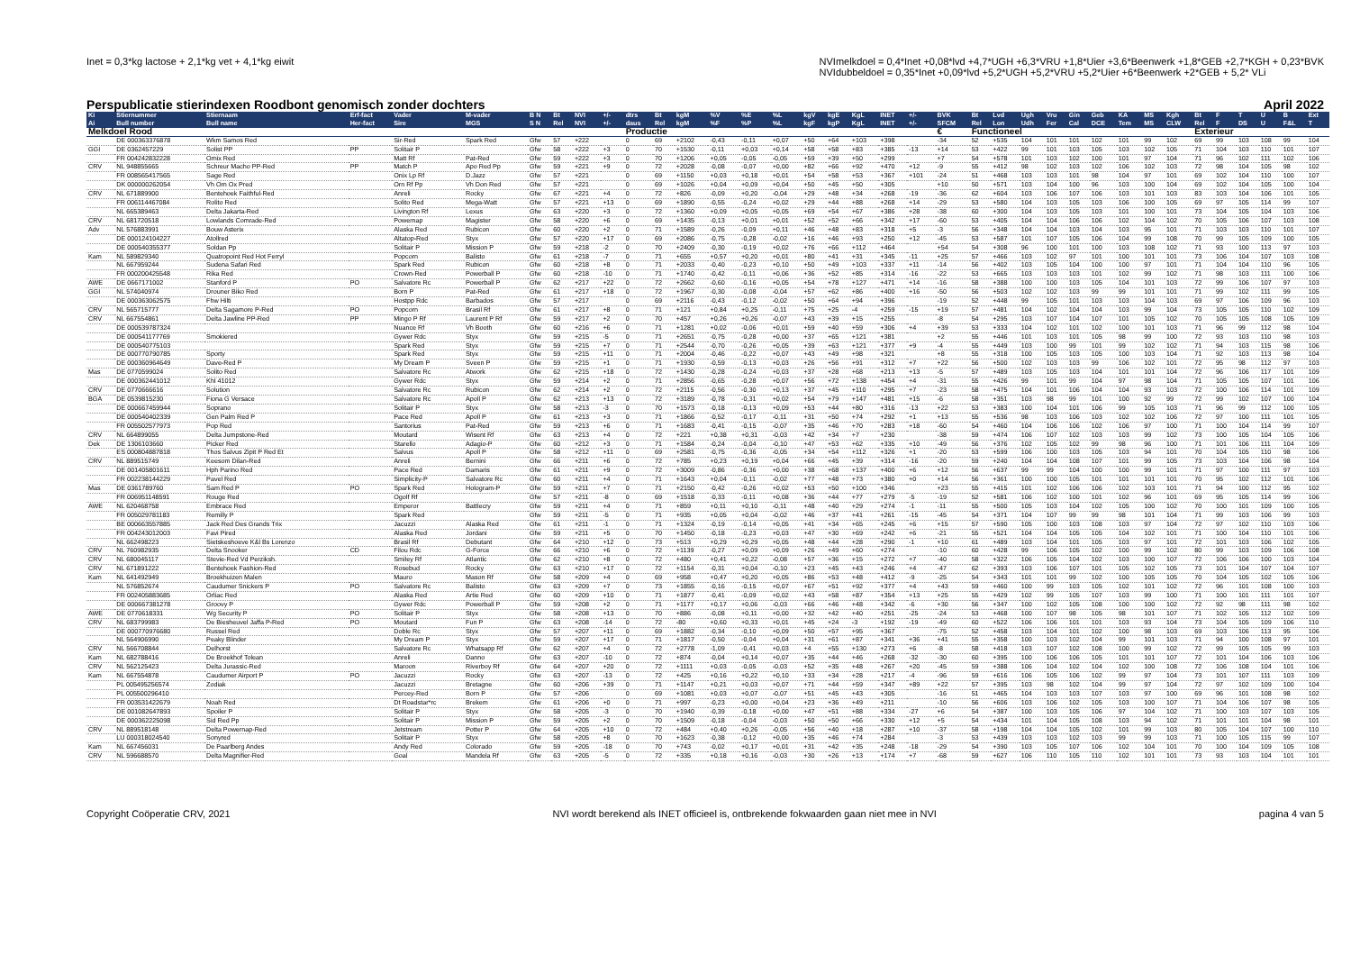Inet = 0,3*kg lactose + 2,1*kg vet + 4,1*kg eiwit
NVImelkdoel = 0,4*Inet +0,08*lvd +4,7*UGH +6,3*VRU +1,8*Uier +3,6*Beenwerk +1,8*GEB +2,7*KGH + 0,23*BVK
NVIdubbeldoel = 0,35*Inet +0,09*lvd +5,2*UGH +5,2*VRU +5,2*Uier +6*Beenwerk +2*GEB + 5,2* VLi
Perspublicatie stierindexen Roodbont genomisch zonder dochters
April 2022
| Ki | Stiernummer | Stiernaam | Erf-fact | Vader | M-vader | B N | Bt | NVI | +/- | dtrs | Bt | kgM | %V | %E | %L | kgV | kgE | KgL | INET | +/- | BVK | Bt | Lvd | Ugh | Vru | Gin | Geb | KA | MS | Kgh | Bt | F | T | U | B | Ext |
| --- | --- | --- | --- | --- | --- | --- | --- | --- | --- | --- | --- | --- | --- | --- | --- | --- | --- | --- | --- | --- | --- | --- | --- | --- | --- | --- | --- | --- | --- | --- | --- | --- | --- | --- | --- | --- |
| Ai | Bull number | Bull name | Her-fact | Sire | MGS | S N | Rel | NVI | +/- | daus | Rel | kgM | %F | %P | %L | kgF | kgP | KgL | INET | +/- | SFCM | Rel | Lon | Udh | Fer | Cal | DCE | Tem | MS | CLW | Rel | F | DS | U | F&L | T |
| Melkdoel Rood | | | | | | | | | | Productie | | | | | | | | | | | € | Functioneel | | | | | | | | | Exterieur | | | | | |
| | DE 000363376878 | Wkm Samos Red | | Sir-Red | Spark Red | Gfw | 57 | +222 | | 0 | 69 | +2102 | -0,43 | -0,11 | +0,07 | +50 | +64 | +103 | +398 | | -34 | 52 | +535 | 104 | 101 | 101 | 102 | 101 | 99 | 102 | 69 | 99 | 103 | 108 | 99 | 104 |
| GGI | DE 0362457229 | Solist PP | PP | Solitair P | | Gfw | 58 | +222 | +3 | 0 | 70 | +1530 | -0,11 | +0,03 | +0,14 | +58 | +58 | +83 | +385 | -13 | +14 | 53 | +422 | 99 | 101 | 103 | 105 | 103 | 102 | 105 | 71 | 104 | 103 | 110 | 101 | 107 |
| | FR 004242832228 | Omix Red | | Matt Rf | Pat-Red | Gfw | 59 | +222 | +3 | 0 | 70 | +1206 | +0,05 | -0,05 | -0,05 | +59 | +39 | +50 | +299 | | +7 | 54 | +578 | 101 | 103 | 102 | 100 | 101 | 97 | 104 | 71 | 96 | 102 | 111 | 102 | 106 |
| CRV | NL 948855665 | Schreur Macho PP-Red | PP | Match P | Apo Red Pp | Gfw | 59 | +221 | +9 | 0 | 72 | +2028 | -0,08 | -0,07 | +0,00 | +82 | +66 | +92 | +470 | +12 | -9 | 55 | +412 | 98 | 102 | 103 | 102 | 106 | 102 | 103 | 72 | 98 | 104 | 105 | 98 | 102 |
| | FR 008565417565 | Sage Red | | Onix Lp Rf | D.Jazz | Gfw | 57 | +221 | | 0 | 69 | +1150 | +0,03 | +0,18 | +0,01 | +54 | +58 | +53 | +367 | +101 | -24 | 51 | +468 | 103 | 103 | 101 | 98 | 104 | 97 | 101 | 69 | 102 | 104 | 110 | 100 | 107 |
| | DK 000000262054 | Vh Orn Ox Pred | | Orn Rf Pp | Vh Don Red | Gfw | 57 | +221 | | 0 | 69 | +1026 | +0,04 | +0,09 | +0,04 | +50 | +45 | +50 | +305 | | +10 | 50 | +571 | 103 | 104 | 100 | 96 | 103 | 100 | 104 | 69 | 102 | 104 | 105 | 100 | 104 |
| CRV | NL 671889900 | Bentehoek Faithful-Red | | Anreli | Rocky | Gfw | 67 | +221 | +4 | 0 | 72 | +826 | -0,09 | +0,20 | -0,04 | +29 | +48 | +34 | +268 | -19 | -36 | 62 | +604 | 103 | 106 | 107 | 106 | 103 | 101 | 103 | 83 | 103 | 104 | 106 | 101 | 105 |
| | FR 006114467084 | Rolito Red | | Solito Red | Mega-Watt | Gfw | 57 | +221 | +13 | 0 | 69 | +1890 | -0,55 | -0,24 | +0,02 | +29 | +44 | +88 | +268 | +14 | -29 | 53 | +580 | 104 | 103 | 105 | 103 | 106 | 100 | 105 | 69 | 97 | 105 | 114 | 99 | 107 |
| | NL 665389463 | Delta Jakarta-Red | | Livington Rf | Lexus | Gfw | 63 | +220 | +3 | 0 | 72 | +1360 | +0,09 | +0,05 | +0,05 | +69 | +54 | +67 | +386 | +28 | -38 | 60 | +300 | 104 | 103 | 105 | 103 | 101 | 100 | 101 | 73 | 104 | 105 | 104 | 103 | 106 |
| CRV | NL 681720518 | Lowlands Comrade-Red | | Powernap | Magister | Gfw | 58 | +220 | +6 | 0 | 69 | +1435 | -0,13 | +0,01 | +0,01 | +52 | +52 | +66 | +342 | +17 | -60 | 53 | +405 | 104 | 104 | 106 | 106 | 102 | 104 | 102 | 70 | 105 | 106 | 107 | 103 | 108 |
| Adv | NL 576883991 | Bouw Asterix | | Alaska Red | Rubicon | Gfw | 60 | +220 | +2 | 0 | 71 | +1589 | -0,26 | -0,09 | +0,11 | +46 | +48 | +83 | +318 | +5 | -3 | 56 | +348 | 104 | 104 | 103 | 104 | 103 | 95 | 101 | 71 | 103 | 103 | 110 | 101 | 107 |
| | DE 000124104227 | Atollred | | Altatop-Red | Styx | Gfw | 57 | +220 | +17 | 0 | 69 | +2086 | -0,75 | -0,28 | -0,02 | +16 | +46 | +93 | +250 | +12 | -45 | 53 | +587 | 101 | 107 | 105 | 106 | 104 | 99 | 108 | 70 | 99 | 105 | 109 | 100 | 105 |
| | DE 000540355377 | Soldan Pp | | Solitair P | Mission P | Gfw | 59 | +218 | -2 | 0 | 70 | +2409 | -0,30 | -0,19 | +0,02 | +76 | +66 | +112 | +464 | | +54 | 54 | +308 | 96 | 100 | 101 | 100 | 103 | 108 | 102 | 71 | 93 | 100 | 113 | 97 | 103 |
| Kam | NL 589829340 | Quatropoint Red Hot Ferryl | | Popcorn | Balisto | Gfw | 61 | +218 | -7 | 0 | 71 | +655 | +0,57 | +0,20 | +0,01 | +80 | +41 | +31 | +345 | -11 | +25 | 57 | +466 | 103 | 102 | 97 | 101 | 100 | 101 | 101 | 73 | 106 | 104 | 107 | 103 | 108 |
| | NL 667959244 | Sudena Safari Red | | Spark Red | Rubicon | Gfw | 60 | +218 | +8 | 0 | 71 | +2033 | -0,40 | -0,23 | +0,10 | +50 | +49 | +103 | +337 | +11 | -14 | 56 | +402 | 103 | 105 | 104 | 100 | 100 | 97 | 101 | 71 | 104 | 104 | 110 | 96 | 105 |
| | FR 000200425548 | Rika Red | | Crown-Red | Powerball P | Gfw | 60 | +218 | -10 | 0 | 71 | +1740 | -0,42 | -0,11 | +0,06 | +36 | +52 | +85 | +314 | -16 | -22 | 53 | +665 | 103 | 103 | 103 | 101 | 102 | 99 | 102 | 71 | 98 | 103 | 111 | 100 | 106 |
| AWE | DE 0667171002 | Stanford P | PO | Salvatore Rc | Powerball P | Gfw | 62 | +217 | +22 | 0 | 72 | +2662 | -0,60 | -0,16 | +0,05 | +54 | +78 | +127 | +471 | +14 | -16 | 58 | +388 | 100 | 100 | 103 | 105 | 104 | 101 | 103 | 72 | 99 | 106 | 107 | 97 | 103 |
| GGI | NL 574040974 | Drouner Biko Red | | Born P | Pat-Red | Gfw | 61 | +217 | +18 | 0 | 72 | +1967 | -0,30 | -0,08 | -0,04 | +57 | +62 | +86 | +400 | +16 | -50 | 56 | +503 | 102 | 102 | 103 | 99 | 99 | 101 | 101 | 71 | 99 | 102 | 111 | 99 | 105 |
| | DE 000363062575 | Fhw Hilti | | Hostpp Rdc | Barbados | Gfw | 57 | +217 | | 0 | 69 | +2116 | -0,43 | -0,12 | -0,02 | +50 | +64 | +94 | +396 | | -19 | 52 | +448 | 99 | 105 | 101 | 103 | 103 | 104 | 103 | 69 | 97 | 106 | 109 | 96 | 103 |
| CRV | NL 565715777 | Delta Sagamore P-Red | PO | Popcorn | Brasil Rf | Gfw | 61 | +217 | +8 | 0 | 71 | +121 | +0,84 | +0,25 | -0,11 | +75 | +25 | -4 | +259 | -15 | +19 | 57 | +481 | 104 | 102 | 104 | 104 | 103 | 99 | 104 | 73 | 105 | 105 | 110 | 102 | 109 |
| CRV | NL 667554861 | Delta Jawline PP-Red | PP | Mingo P Rf | Laurent P Rf | Gfw | 59 | +217 | +2 | 0 | 70 | +457 | +0,26 | +0,26 | -0,07 | +43 | +39 | +15 | +255 | | -8 | 54 | +295 | 103 | 107 | 104 | 107 | 101 | 105 | 102 | 70 | 105 | 105 | 108 | 105 | 109 |
| | DE 000539787324 | | | Nuance Rf | Vh Booth | Gfw | 60 | +216 | +6 | 0 | 71 | +1281 | +0,02 | -0,06 | +0,01 | +59 | +40 | +59 | +306 | +4 | +39 | 53 | +333 | 104 | 102 | 101 | 102 | 100 | 101 | 103 | 71 | 96 | 99 | 112 | 98 | 104 |
| | DE 000541177769 | Smokiered | | Gywer Rdc | Styx | Gfw | 59 | +215 | -5 | 0 | 71 | +2651 | -0,75 | -0,28 | +0,00 | +37 | +65 | +121 | +381 | | +2 | 55 | +446 | 101 | 103 | 101 | 105 | 98 | 99 | 100 | 72 | 93 | 103 | 110 | 98 | 103 |
| | DE 000540775103 | | | Spark Red | Styx | Gfw | 59 | +215 | +7 | 0 | 71 | +2544 | -0,70 | -0,26 | +0,05 | +39 | +63 | +121 | +377 | +9 | -4 | 55 | +449 | 103 | 100 | 99 | 101 | 99 | 102 | 102 | 71 | 94 | 103 | 115 | 98 | 106 |
| | DE 000770790785 | Sporty | | Spark Red | Styx | Gfw | 59 | +215 | +11 | 0 | 71 | +2004 | -0,46 | -0,22 | +0,07 | +43 | +49 | +98 | +321 | | +8 | 55 | +318 | 100 | 105 | 103 | 105 | 100 | 103 | 104 | 71 | 92 | 103 | 113 | 98 | 104 |
| | DE 000360964649 | Dave-Red P | | My Dream P | Sveen P | Gfw | 59 | +215 | +1 | 0 | 71 | +1930 | -0,59 | -0,13 | +0,03 | +26 | +56 | +91 | +312 | +7 | +22 | 56 | +500 | 102 | 103 | 103 | 99 | 106 | 102 | 101 | 72 | 95 | 98 | 112 | 97 | 103 |
| Mas | DE 0770599024 | Solito Red | | Salvatore Rc | Atwork | Gfw | 62 | +215 | +18 | 0 | 72 | +1430 | -0,28 | -0,24 | +0,03 | +37 | +28 | +68 | +213 | +13 | -5 | 57 | +489 | 103 | 105 | 103 | 104 | 101 | 101 | 104 | 72 | 96 | 106 | 117 | 101 | 109 |
| | DE 000362441012 | Khl 41012 | | Gywer Rdc | Styx | Gfw | 59 | +214 | +2 | 0 | 71 | +2856 | -0,65 | -0,28 | +0,07 | +56 | +72 | +138 | +454 | +4 | -31 | 55 | +426 | 99 | 101 | 99 | 104 | 97 | 98 | 104 | 71 | 105 | 105 | 107 | 101 | 106 |
| CRV | DE 0770666616 | Solution | | Salvatore Rc | Rubicon | Gfw | 62 | +214 | +2 | 0 | 72 | +2115 | -0,56 | -0,30 | +0,13 | +37 | +45 | +110 | +295 | +7 | -23 | 58 | +475 | 104 | 101 | 106 | 104 | 104 | 93 | 103 | 72 | 100 | 106 | 114 | 101 | 109 |
| BGA | DE 0539815230 | Fiona G Versace | | Salvatore Rc | Apoll P | Gfw | 62 | +213 | +13 | 0 | 72 | +3189 | -0,78 | -0,31 | +0,02 | +54 | +79 | +147 | +481 | +15 | -6 | 58 | +351 | 103 | 98 | 99 | 101 | 100 | 92 | 99 | 72 | 99 | 102 | 107 | 100 | 104 |
| | DE 000667459944 | Soprano | | Solitair P | Styx | Gfw | 58 | +213 | -3 | 0 | 70 | +1573 | -0,18 | -0,13 | +0,09 | +53 | +44 | +80 | +316 | -13 | +22 | 53 | +383 | 100 | 104 | 101 | 106 | 99 | 105 | 103 | 71 | 96 | 99 | 112 | 100 | 105 |
| | DE 000540402339 | Gen Palm Red P | | Pace Red | Apoll P | Gfw | 61 | +213 | +3 | 0 | 71 | +1866 | -0,52 | -0,17 | -0,11 | +31 | +50 | +74 | +292 | +1 | +13 | 55 | +536 | 98 | 103 | 106 | 103 | 102 | 102 | 106 | 72 | 97 | 100 | 111 | 101 | 105 |
| | FR 005502577973 | Pop Red | | Santorius | Pat-Red | Gfw | 59 | +213 | +6 | 0 | 71 | +1683 | -0,41 | -0,15 | -0,07 | +35 | +46 | +70 | +283 | +18 | -60 | 54 | +460 | 104 | 106 | 106 | 102 | 106 | 97 | 100 | 71 | 100 | 104 | 114 | 99 | 107 |
| CRV | NL 664899055 | Delta Jumpstone-Red | | Moutard | Wisent Rf | Gfw | 63 | +213 | +4 | 0 | 72 | +221 | +0,38 | +0,31 | -0,03 | +42 | +34 | +7 | +230 | | -38 | 59 | +474 | 106 | 107 | 102 | 103 | 103 | 99 | 102 | 73 | 100 | 105 | 104 | 105 | 106 |
| Dek | DE 1306103660 | Picker Red | | Starello | Adagio-P | Gfw | 60 | +212 | +3 | 0 | 71 | +1584 | -0,24 | -0,04 | -0,10 | +47 | +53 | +62 | +335 | +10 | -49 | 56 | +376 | 102 | 105 | 102 | 99 | 98 | 96 | 100 | 71 | 101 | 106 | 111 | 104 | 109 |
| | ES 000804887818 | Thos Salvus Zipit P Red Et | | Salvus | Apoll P | Gfw | 58 | +212 | +11 | 0 | 69 | +2581 | -0,75 | -0,36 | -0,05 | +34 | +54 | +112 | +326 | +1 | -20 | 53 | +599 | 106 | 100 | 103 | 105 | 103 | 94 | 101 | 70 | 104 | 105 | 110 | 98 | 106 |
| CRV | NL 889515749 | Keesom Dilan-Red | | Anreli | Bernini | Gfw | 66 | +211 | +6 | 0 | 72 | +785 | +0,23 | +0,19 | +0,04 | +66 | +45 | +39 | +314 | -16 | -20 | 59 | +240 | 104 | 104 | 108 | 107 | 101 | 99 | 105 | 73 | 103 | 104 | 106 | 98 | 104 |
| | DE 001405801611 | Hph Parino Red | | Pace Red | Damaris | Gfw | 61 | +211 | +9 | 0 | 72 | +3009 | -0,86 | -0,36 | +0,00 | +38 | +68 | +137 | +400 | +6 | +12 | 56 | +637 | 99 | 99 | 104 | 100 | 100 | 99 | 101 | 71 | 97 | 100 | 111 | 97 | 103 |
| | FR 002238144229 | Pavel Red | | Simplicity-P | Salvatore Rc | Gfw | 60 | +211 | +4 | 0 | 71 | +1643 | +0,04 | -0,11 | -0,02 | +77 | +48 | +73 | +380 | +0 | +14 | 56 | +361 | 100 | 100 | 105 | 101 | 101 | 101 | 101 | 70 | 95 | 102 | 112 | 101 | 106 |
| Mas | DE 0361789760 | Sam Red P | PO | Spark Red | Hologram-P | Gfw | 59 | +211 | +7 | 0 | 71 | +2150 | -0,42 | -0,26 | +0,02 | +53 | +50 | +100 | +346 | | +23 | 55 | +415 | 101 | 102 | 106 | 106 | 102 | 103 | 101 | 71 | 94 | 100 | 112 | 95 | 102 |
| | FR 006951148591 | Rouge Red | | Ogolf Rf | | Gfw | 57 | +211 | -8 | 0 | 69 | +1518 | -0,33 | -0,11 | +0,08 | +36 | +44 | +77 | +279 | -5 | -19 | 52 | +581 | 106 | 102 | 100 | 101 | 102 | 96 | 101 | 69 | 95 | 105 | 114 | 99 | 106 |
| AWE | NL 620468758 | Embrace Red | | Emperor | Battlecry | Gfw | 59 | +211 | +4 | 0 | 71 | +859 | +0,11 | +0,10 | -0,11 | +48 | +40 | +29 | +274 | -1 | -11 | 55 | +500 | 105 | 103 | 104 | 102 | 105 | 100 | 102 | 70 | 100 | 101 | 109 | 100 | 105 |
| | FR 005029781183 | Remilly P | | Spark Red | | Gfw | 59 | +211 | -5 | 0 | 71 | +935 | +0,05 | +0,04 | -0,02 | +46 | +37 | +41 | +261 | -15 | -45 | 54 | +371 | 104 | 107 | 99 | 99 | 98 | 101 | 104 | 71 | 99 | 103 | 106 | 99 | 103 |
| | BE 000663557885 | Jack Red Des Grands Trix | | Jacuzzi | Alaska Red | Gfw | 61 | +211 | -1 | 0 | 71 | +1324 | -0,19 | -0,14 | +0,05 | +41 | +34 | +65 | +245 | +6 | +15 | 57 | +590 | 105 | 100 | 103 | 108 | 103 | 97 | 104 | 72 | 97 | 102 | 110 | 103 | 106 |
| | FR 004243012003 | Favi Pired | | Alaska Red | Jordani | Gfw | 59 | +211 | +5 | 0 | 70 | +1450 | -0,18 | -0,23 | +0,03 | +47 | +30 | +69 | +242 | +6 | -21 | 55 | +521 | 104 | 104 | 105 | 105 | 104 | 102 | 101 | 71 | 100 | 104 | 110 | 101 | 106 |
| | NL 662498223 | Sietskeshoeve K&l Bs Lorenzo | | Brasil Rf | Debutant | Gfw | 64 | +210 | +12 | 0 | 73 | +513 | +0,29 | +0,29 | +0,05 | +48 | +44 | +28 | +290 | -1 | +10 | 61 | +489 | 103 | 104 | 101 | 105 | 103 | 97 | 101 | 72 | 101 | 103 | 106 | 102 | 105 |
| CRV | NL 760982935 | Delta Snooker | CD | Filou Rdc | G-Force | Gfw | 66 | +210 | +6 | 0 | 72 | +1139 | -0,27 | +0,09 | +0,09 | +26 | +49 | +60 | +274 | | -10 | 60 | +428 | 99 | 106 | 105 | 102 | 100 | 99 | 102 | 80 | 99 | 103 | 109 | 106 | 108 |
| CRV | NL 680045117 | Stevie-Red Vd Perziksh. | | Smiley Rf | Atlantic | Gfw | 62 | +210 | +8 | 0 | 72 | +480 | +0,41 | +0,22 | -0,08 | +57 | +36 | +15 | +272 | +7 | -40 | 58 | +322 | 106 | 105 | 104 | 102 | 103 | 100 | 107 | 72 | 106 | 106 | 100 | 103 | 104 |
| CRV | NL 671891222 | Bentehoek Fashion-Red | | Rosebud | Rocky | Gfw | 63 | +210 | +17 | 0 | 72 | +1154 | -0,31 | +0,04 | -0,10 | +23 | +45 | +43 | +246 | +4 | -47 | 62 | +393 | 103 | 106 | 107 | 101 | 105 | 102 | 105 | 73 | 101 | 104 | 107 | 104 | 107 |
| Kam | NL 641492949 | Broekhuizen Malen | | Mauro | Mason Rf | Gfw | 58 | +209 | +4 | 0 | 69 | +958 | +0,47 | +0,20 | +0,05 | +86 | +53 | +48 | +412 | -9 | -25 | 54 | +343 | 101 | 101 | 99 | 102 | 100 | 105 | 105 | 70 | 104 | 105 | 102 | 105 | 106 |
| | NL 576852674 | Caudumer Snickers P | PO | Salvatore Rc | Balisto | Gfw | 63 | +209 | +7 | 0 | 73 | +1855 | -0,16 | -0,15 | +0,07 | +67 | +51 | +92 | +377 | +4 | +43 | 59 | +460 | 100 | 99 | 103 | 105 | 102 | 101 | 102 | 72 | 96 | 101 | 108 | 100 | 103 |
| | FR 002405883685 | Orliac Red | | Alaska Red | Artie Red | Gfw | 60 | +209 | +10 | 0 | 71 | +1877 | -0,41 | -0,09 | +0,02 | +43 | +58 | +87 | +354 | +13 | +25 | 55 | +429 | 102 | 99 | 105 | 107 | 103 | 99 | 100 | 71 | 100 | 101 | 111 | 101 | 107 |
| | DE 000667381278 | Groovy P | | Gywer Rdc | Powerball P | Gfw | 59 | +208 | +2 | 0 | 71 | +1177 | +0,17 | +0,06 | -0,03 | +66 | +46 | +48 | +342 | -6 | +30 | 56 | +347 | 100 | 102 | 105 | 108 | 100 | 100 | 102 | 72 | 92 | 98 | 111 | 98 | 102 |
| AWE | DE 0770618331 | Wg Security P | PO | Solitair P | Styx | Gfw | 58 | +208 | +13 | 0 | 70 | +886 | -0,08 | +0,11 | +0,00 | +32 | +42 | +40 | +251 | -25 | -24 | 53 | +468 | 100 | 107 | 98 | 105 | 98 | 101 | 107 | 71 | 102 | 105 | 112 | 102 | 109 |
| CRV | NL 683799983 | De Biesheuvel Jaffa P-Red | PO | Moutard | Fun P | Gfw | 63 | +208 | -14 | 0 | 72 | -80 | +0,60 | +0,33 | +0,01 | +45 | +24 | -3 | +192 | -19 | -49 | 60 | +522 | 106 | 106 | 101 | 101 | 103 | 93 | 104 | 73 | 104 | 105 | 109 | 106 | 110 |
| | DE 000770976680 | Russel Red | | Doble Rc | Styx | Gfw | 57 | +207 | +11 | 0 | 69 | +1882 | -0,34 | -0,10 | +0,09 | +50 | +57 | +95 | +367 | | -75 | 52 | +458 | 103 | 104 | 101 | 102 | 100 | 98 | 103 | 69 | 103 | 106 | 113 | 95 | 106 |
| | NL 564906990 | Peaky Blinder | | My Dream P | Styx | Gfw | 59 | +207 | +17 | 0 | 71 | +1817 | -0,50 | -0,04 | +0,04 | +31 | +61 | +87 | +341 | +36 | +41 | 55 | +358 | 100 | 103 | 102 | 104 | 99 | 101 | 103 | 71 | 94 | 100 | 108 | 97 | 101 |
| CRV | NL 566708844 | Delhorst | | Salvatore Rc | Whatsapp Rf | Gfw | 62 | +207 | +4 | 0 | 72 | +2778 | -1,09 | -0,41 | +0,03 | +4 | +55 | +130 | +273 | +6 | -8 | 58 | +418 | 103 | 107 | 102 | 108 | 100 | 99 | 102 | 72 | 99 | 105 | 105 | 99 | 103 |
| Kam | NL 682788416 | De Broekhof Tolean | | Anreli | Danno | Gfw | 63 | +207 | -10 | 0 | 72 | +874 | -0,04 | +0,14 | +0,07 | +35 | +44 | +46 | +268 | -32 | -30 | 60 | +395 | 100 | 106 | 106 | 105 | 101 | 101 | 107 | 72 | 101 | 104 | 106 | 103 | 106 |
| CRV | NL 562125423 | Delta Jurassic-Red | | Maroon | Riverboy Rf | Gfw | 64 | +207 | +20 | 0 | 72 | +1111 | +0,03 | -0,05 | -0,03 | +52 | +35 | +48 | +267 | +20 | -45 | 59 | +388 | 106 | 104 | 102 | 104 | 102 | 100 | 108 | 72 | 106 | 108 | 104 | 101 | 106 |
| Kam | NL 667554878 | Caudumer Airport P | PO | Jacuzzi | Rocky | Gfw | 63 | +207 | -13 | 0 | 72 | +425 | +0,16 | +0,22 | +0,10 | +33 | +34 | +28 | +217 | -4 | -96 | 59 | +616 | 106 | 105 | 106 | 102 | 99 | 97 | 104 | 73 | 101 | 107 | 111 | 103 | 109 |
| | PL 005495256574 | Zodiak | | Jacuzzi | Bretagne | Gfw | 60 | +206 | +39 | 0 | 71 | +1147 | +0,21 | +0,03 | +0,07 | +71 | +44 | +59 | +347 | +89 | +22 | 57 | +395 | 103 | 98 | 102 | 104 | 99 | 97 | 104 | 72 | 97 | 102 | 109 | 100 | 104 |
| | PL 005500296410 | | | Percey-Red | Born P | Gfw | 57 | +206 | | 0 | 69 | +1081 | +0,03 | +0,07 | -0,07 | +51 | +45 | +43 | +305 | | -16 | 51 | +465 | 104 | 103 | 103 | 107 | 103 | 97 | 100 | 69 | 96 | 101 | 108 | 98 | 102 |
| | FR 003531422679 | Noah Red | | Dt Roadstar*rc | Brekem | Gfw | 61 | +206 | +0 | 0 | 71 | +997 | -0,23 | +0,00 | +0,04 | +23 | +36 | +49 | +211 | | -10 | 56 | +606 | 103 | 106 | 102 | 105 | 103 | 100 | 107 | 71 | 104 | 106 | 107 | 98 | 105 |
| | DE 001082647893 | Spoiler P | | Solitair P | Styx | Gfw | 58 | +205 | -3 | 0 | 70 | +1940 | -0,39 | -0,18 | +0,00 | +47 | +51 | +88 | +334 | -27 | +6 | 54 | +387 | 100 | 103 | 105 | 106 | 97 | 104 | 102 | 71 | 100 | 103 | 107 | 103 | 105 |
| | DE 000362225098 | Sid Red Pp | | Solitair P | Mission P | Gfw | 59 | +205 | +2 | 0 | 70 | +1509 | -0,18 | -0,04 | -0,03 | +50 | +50 | +66 | +330 | +12 | +5 | 54 | +434 | 101 | 104 | 105 | 108 | 103 | 94 | 102 | 71 | 101 | 101 | 104 | 98 | 101 |
| CRV | NL 889518148 | Delta Powernap-Red | | Jetstream | Potter P | Gfw | 64 | +205 | +10 | 0 | 72 | +484 | +0,40 | +0,26 | -0,05 | +56 | +40 | +18 | +287 | +10 | -37 | 58 | +198 | 104 | 104 | 105 | 102 | 101 | 99 | 103 | 80 | 105 | 104 | 107 | 100 | 110 |
| | LU 000318024540 | Sonyred | | Solitair P | Styx | Gfw | 58 | +205 | +8 | 0 | 70 | +1623 | -0,38 | -0,12 | +0,00 | +35 | +46 | +74 | +284 | | -3 | 53 | +439 | 103 | 103 | 102 | 103 | 99 | 99 | 103 | 71 | 100 | 105 | 115 | 99 | 107 |
| Kam | NL 667456031 | De Paarlberg Andes | | Andy Red | Colorado | Gfw | 59 | +205 | -18 | 0 | 70 | +743 | -0,02 | +0,17 | +0,01 | +31 | +42 | +35 | +248 | -18 | -29 | 54 | +390 | 103 | 105 | 107 | 106 | 102 | 104 | 101 | 70 | 100 | 104 | 109 | 105 | 108 |
| CRV | NL 596688570 | Delta Magnifier-Red | | Goal | Mandela Rf | Gfw | 63 | +205 | -5 | 0 | 72 | +335 | +0,18 | +0,16 | -0,03 | +30 | +26 | +13 | +174 | +7 | -68 | 59 | +627 | 106 | 110 | 105 | 110 | 102 | 101 | 101 | 73 | 93 | 103 | 104 | 101 | 101 |
Copyright Coöperatie CRV, 2021 NVI wordt berekend als INET officieel is, ontbrekende fokwaarden gaan niet mee in NVI
pagina 4 van 5